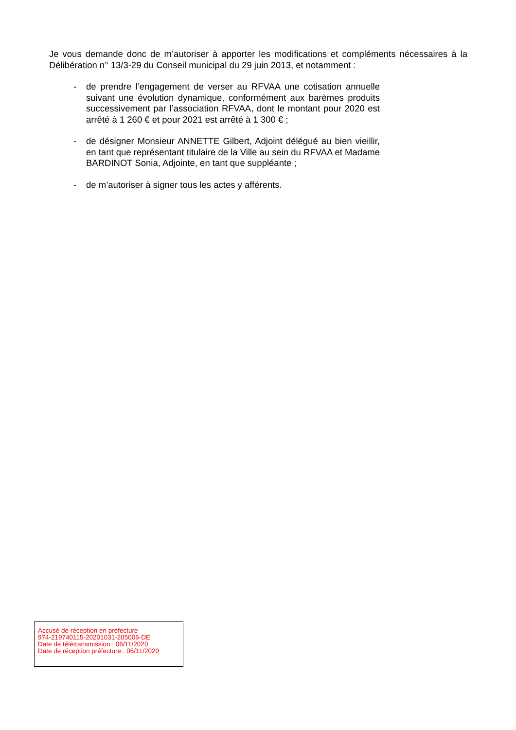Je vous demande donc de m’autoriser à apporter les modifications et compléments nécessaires à la Délibération n° 13/3-29 du Conseil municipal du 29 juin 2013, et notamment :
- de prendre l’engagement de verser au RFVAA une cotisation annuelle suivant une évolution dynamique, conformément aux barèmes produits successivement par l’association RFVAA, dont le montant pour 2020 est arrêté à 1 260 € et pour 2021 est arrêté à 1 300 € ;
- de désigner Monsieur ANNETTE Gilbert, Adjoint délégué au bien vieillir, en tant que représentant titulaire de la Ville au sein du RFVAA et Madame BARDINOT Sonia, Adjointe, en tant que suppléante ;
- de m’autoriser à signer tous les actes y afférents.
Accusé de réception en préfecture
974-219740115-20201031-205006-DE
Date de télétransmission : 06/11/2020
Date de réception préfecture : 06/11/2020